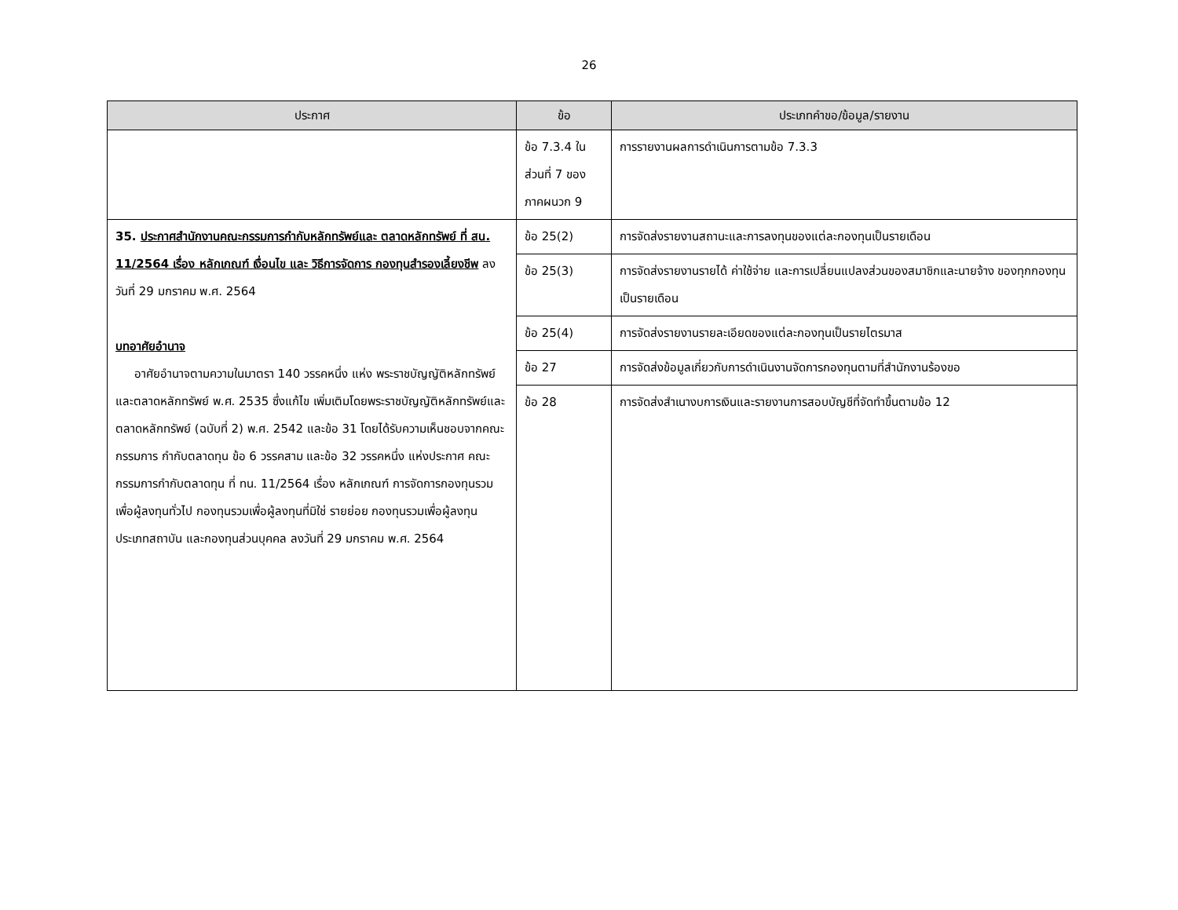26
| ประกาศ | ข้อ | ประเภทคำขอ/ข้อมูล/รายงาน |
| --- | --- | --- |
| | ข้อ 7.3.4 ใน ส่วนที่ 7 ของ ภาคผนวก 9 | การรายงานผลการดำเนินการตามข้อ 7.3.3 |
| 35. ประกาศสำนักงานคณะกรรมการกำกับหลักทรัพย์และ ตลาดหลักทรัพย์ ที่ สน. 11/2564 เรื่อง หลักเกณฑ์ เงื่อนไข และ วิธีการจัดการ กองทุนสำรองเลี้ยงชีพ ลงวันที่ 29 มกราคม พ.ศ. 2564 บทอาศัยอำนาจ อาศัยอำนาจตามความในมาตรา 140 วรรคหนึ่ง แห่ง พระราชบัญญัติหลักทรัพย์และตลาดหลักทรัพย์ พ.ศ. 2535 ซึ่งแก้ไข เพิ่มเติมโดยพระราชบัญญัติหลักทรัพย์และตลาดหลักทรัพย์ (ฉบับที่ 2) พ.ศ. 2542 และข้อ 31 โดยได้รับความเห็นชอบจากคณะกรรมการ กำกับตลาดทุน ข้อ 6 วรรคสาม และข้อ 32 วรรคหนึ่ง แห่งประกาศ คณะกรรมการกำกับตลาดทุน ที่ ทน. 11/2564 เรื่อง หลักเกณฑ์ การจัดการกองทุนรวมเพื่อผู้ลงทุนทั่วไป กองทุนรวมเพื่อผู้ลงทุนที่มิใช่ รายย่อย กองทุนรวมเพื่อผู้ลงทุนประเภทสถาบัน และกองทุนส่วนบุคคล ลงวันที่ 29 มกราคม พ.ศ. 2564 | ข้อ 25(2) | การจัดส่งรายงานสถานะและการลงทุนของแต่ละกองทุนเป็นรายเดือน |
| | ข้อ 25(3) | การจัดส่งรายงานรายได้ ค่าใช้จ่าย และการเปลี่ยนแปลงส่วนของสมาชิกและนายจ้าง ของทุกกองทุนเป็นรายเดือน |
| | ข้อ 25(4) | การจัดส่งรายงานรายละเอียดของแต่ละกองทุนเป็นรายไตรมาส |
| | ข้อ 27 | การจัดส่งข้อมูลเกี่ยวกับการดำเนินงานจัดการกองทุนตามที่สำนักงานร้องขอ |
| | ข้อ 28 | การจัดส่งสำเนางบการเงินและรายงานการสอบบัญชีที่จัดทำขึ้นตามข้อ 12 |